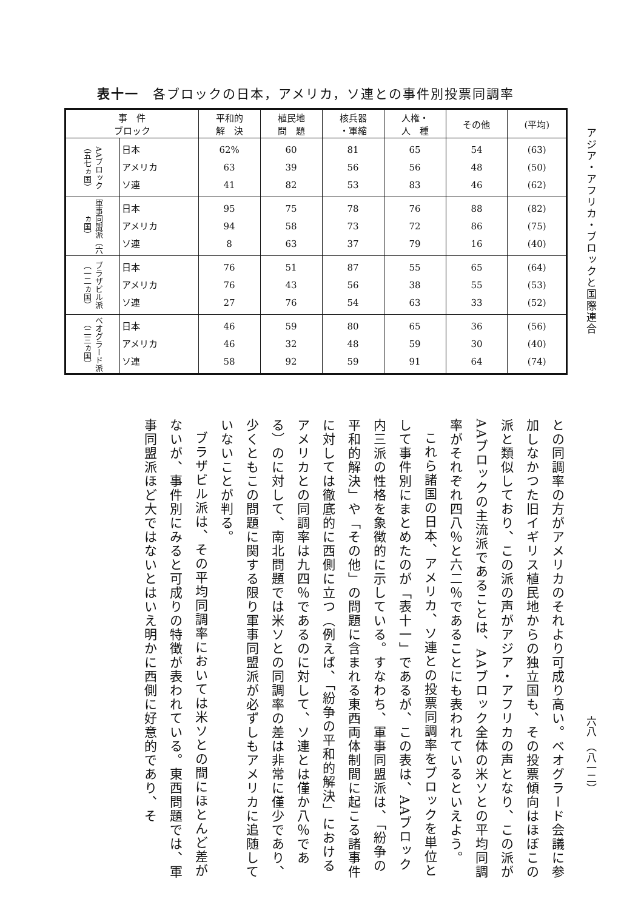表十一　各ブロックの日本，アメリカ，ソ連との事件別投票同調率
| 事 件 ブロック | | 平和的 解 決 | 植民地 問 題 | 核兵器 ・軍縮 | 人権・ 人 種 | その他 | (平均) |
| --- | --- | --- | --- | --- | --- | --- | --- |
| AAブロック（五七ヵ国） | 日本 アメリカ ソ連 | 62% 63 41 | 60 39 82 | 81 56 53 | 65 56 83 | 54 48 46 | (63) (50) (62) |
| 軍事同盟派（六ヵ国） | 日本 アメリカ ソ連 | 95 94 8 | 75 58 63 | 78 73 37 | 76 72 79 | 88 86 16 | (82) (75) (40) |
| ブラザビル派（一二ヵ国） | 日本 アメリカ ソ連 | 76 76 27 | 51 43 76 | 87 56 54 | 55 38 63 | 65 55 33 | (64) (53) (52) |
| ベオグラード派（二三ヵ国） | 日本 アメリカ ソ連 | 46 46 58 | 59 32 92 | 80 48 59 | 65 59 91 | 36 30 64 | (56) (40) (74) |
アジア・アフリカ・ブロックと国際連合
六八　（八一二）
との同調率の方がアメリカのそれより可成り高い。ベオグラード会議に参加しなかつた旧イギリス植民地からの独立国も、その投票傾向はほぼこの派と類似しており、この派の声がアジア・アフリカの声となり、この派がAAブロックの主流派であることは、AAブロック全体の米ソとの平均同調率がそれぞれ四八％と六二％であることにも表われているといえよう。
これら諸国の日本、アメリカ、ソ連との投票同調率をブロックを単位として事件別にまとめたのが「表十一」であるが、この表は、AAブロック内三派の性格を象徴的に示している。すなわち、軍事同盟派は、「紛争の平和的解決」や「その他」の問題に含まれる東西両体制間に起こる諸事件に対しては徹底的に西側に立つ（例えば、「紛争の平和的解決」におけるアメリカとの同調率は九四％であるのに対して、ソ連とは僅か八％である）のに対して、南北問題では米ソとの同調率の差は非常に僅少であり、少くともこの問題に関する限り軍事同盟派が必ずしもアメリカに追随していないことが判る。
ブラザビル派は、その平均同調率においては米ソとの間にほとんど差がないが、事件別にみると可成りの特徴が表われている。東西問題では、軍事同盟派ほど大ではないとはいえ明かに西側に好意的であり、そ